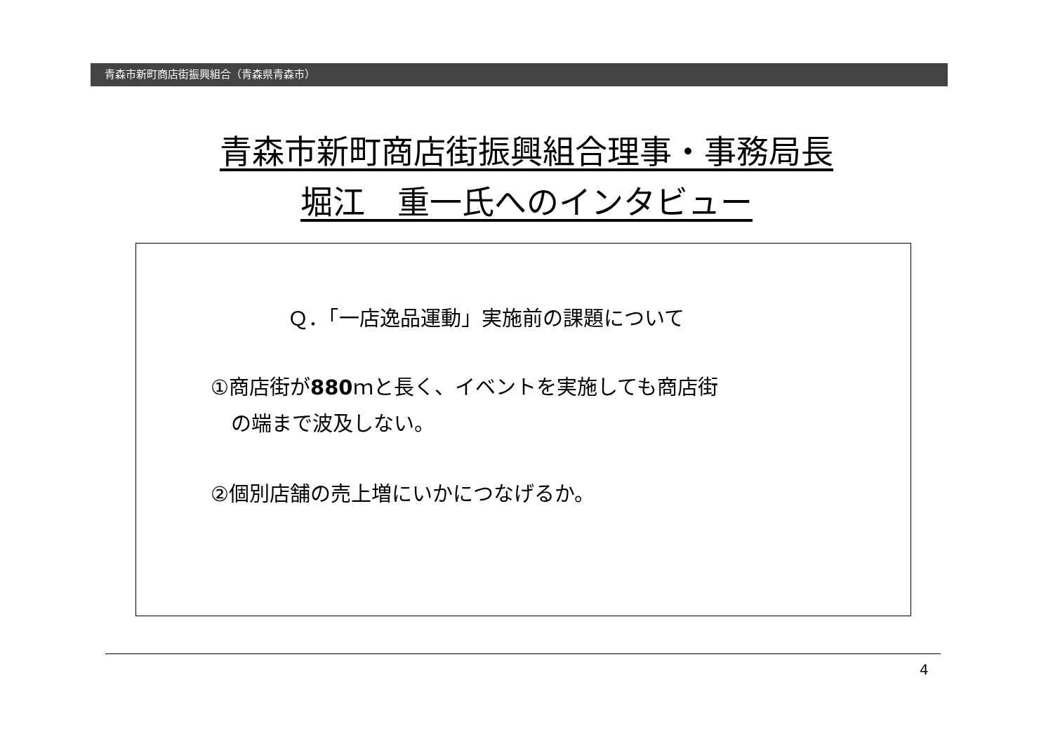青森市新町商店街振興組合（青森県青森市）
青森市新町商店街振興組合理事・事務局長
堀江　重一氏へのインタビュー
Ｑ．「一店逸品運動」実施前の課題について
①商店街が880ｍと長く、イベントを実施しても商店街
　の端まで波及しない。
②個別店舗の売上増にいかにつなげるか。
4